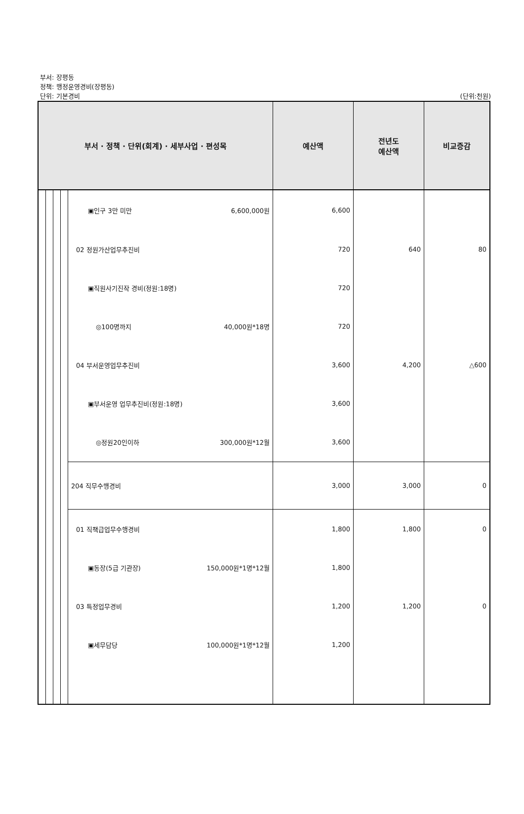부서: 장평동
정책: 행정운영경비(장평동)
단위: 기본경비 (단위:천원)
| 부서 · 정책 · 단위(회계) · 세부사업 · 편성목 | | | | | 예산액 | 전년도 예산액 | 비교증감 |
| --- | --- | --- | --- | --- | --- | --- | --- |
| | | | | ▣인구 3만 미만 6,600,000원 | 6,600 | | |
| | | | | 02 정원가산업무추진비 | 720 | 640 | 80 |
| | | | | ▣직원사기진작 경비(정원:18명) | 720 | | |
| | | | | ◎100명까지 40,000원*18명 | 720 | | |
| | | | | 04 부서운영업무추진비 | 3,600 | 4,200 | △600 |
| | | | | ▣부서운영 업무추진비(정원:18명) | 3,600 | | |
| | | | | ◎정원20인이하 300,000원*12월 | 3,600 | | |
| | | | | 204 직무수행경비 | 3,000 | 3,000 | 0 |
| | | | | 01 직책급업무수행경비 | 1,800 | 1,800 | 0 |
| | | | | ▣동장(5급 기관장) 150,000원*1명*12월 | 1,800 | | |
| | | | | 03 특정업무경비 | 1,200 | 1,200 | 0 |
| | | | | ▣세무담당 100,000원*1명*12월 | 1,200 | | |